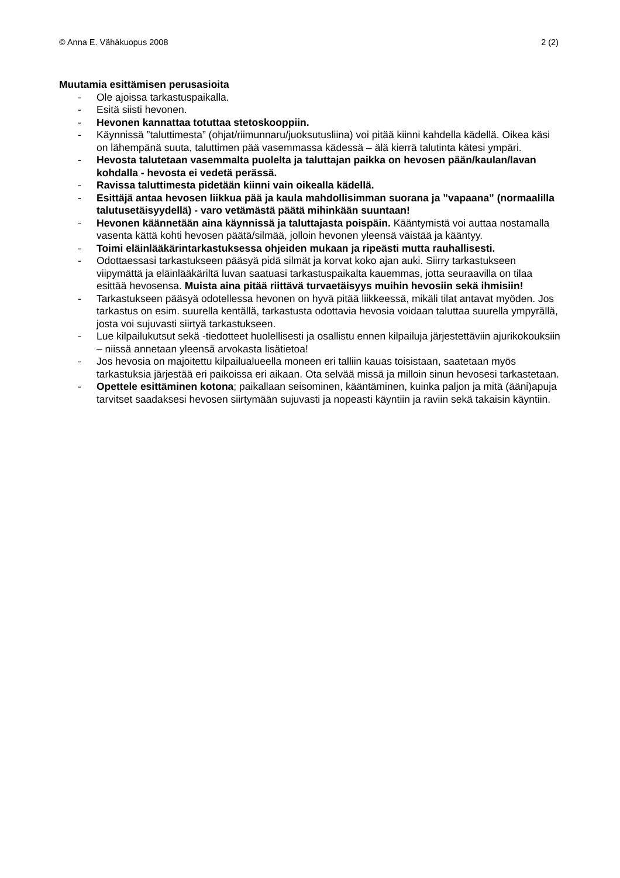© Anna E. Vähäkuopus 2008 2 (2)
Muutamia esittämisen perusasioita
- Ole ajoissa tarkastuspaikalla.
- Esitä siisti hevonen.
- Hevonen kannattaa totuttaa stetoskooppiin.
- Käynnissä ”taluttimesta” (ohjat/riimunnaru/juoksutusliina) voi pitää kiinni kahdella kädellä. Oikea käsi on lähempänä suuta, taluttimen pää vasemmassa kädessä – älä kierrä talutinta kätesi ympäri.
- Hevosta talutetaan vasemmalta puolelta ja taluttajan paikka on hevosen pään/kaulan/lavan kohdalla - hevosta ei vedetä perässä.
- Ravissa taluttimesta pidetään kiinni vain oikealla kädellä.
- Esittäjä antaa hevosen liikkua pää ja kaula mahdollisimman suorana ja ”vapaana” (normaalilla talutusetäisyydellä) - varo vetämästä päätä mihinkään suuntaan!
- Hevonen käännetään aina käynnissä ja taluttajasta poispäin. Kääntymistä voi auttaa nostamalla vasenta kättä kohti hevosen päätä/silmää, jolloin hevonen yleensä väistää ja kääntyy.
- Toimi eläinlääkärintarkastuksessa ohjeiden mukaan ja ripeästi mutta rauhallisesti.
- Odottaessasi tarkastukseen pääsyä pidä silmät ja korvat koko ajan auki. Siirry tarkastukseen viipymättä ja eläinlääkäriltä luvan saatuasi tarkastuspaikalta kauemmas, jotta seuraavilla on tilaa esittää hevosensa. Muista aina pitää riittävä turvaetäisyys muihin hevosiin sekä ihmisiin!
- Tarkastukseen pääsyä odotellessa hevonen on hyvä pitää liikkeessä, mikäli tilat antavat myöden. Jos tarkastus on esim. suurella kentällä, tarkastusta odottavia hevosia voidaan taluttaa suurella ympyrällä, josta voi sujuvasti siirtyä tarkastukseen.
- Lue kilpailukutsut sekä -tiedotteet huolellisesti ja osallistu ennen kilpailuja järjestettäviin ajurikokouksiin – niissä annetaan yleensä arvokasta lisätietoa!
- Jos hevosia on majoitettu kilpailualueella moneen eri talliin kauas toisistaan, saatetaan myös tarkastuksia järjestää eri paikoissa eri aikaan. Ota selvää missä ja milloin sinun hevosesi tarkastetaan.
- Opettele esittäminen kotona; paikallaan seisominen, kääntäminen, kuinka paljon ja mitä (ääni)apuja tarvitset saadaksesi hevosen siirtymään sujuvasti ja nopeasti käyntiin ja raviin sekä takaisin käyntiin.